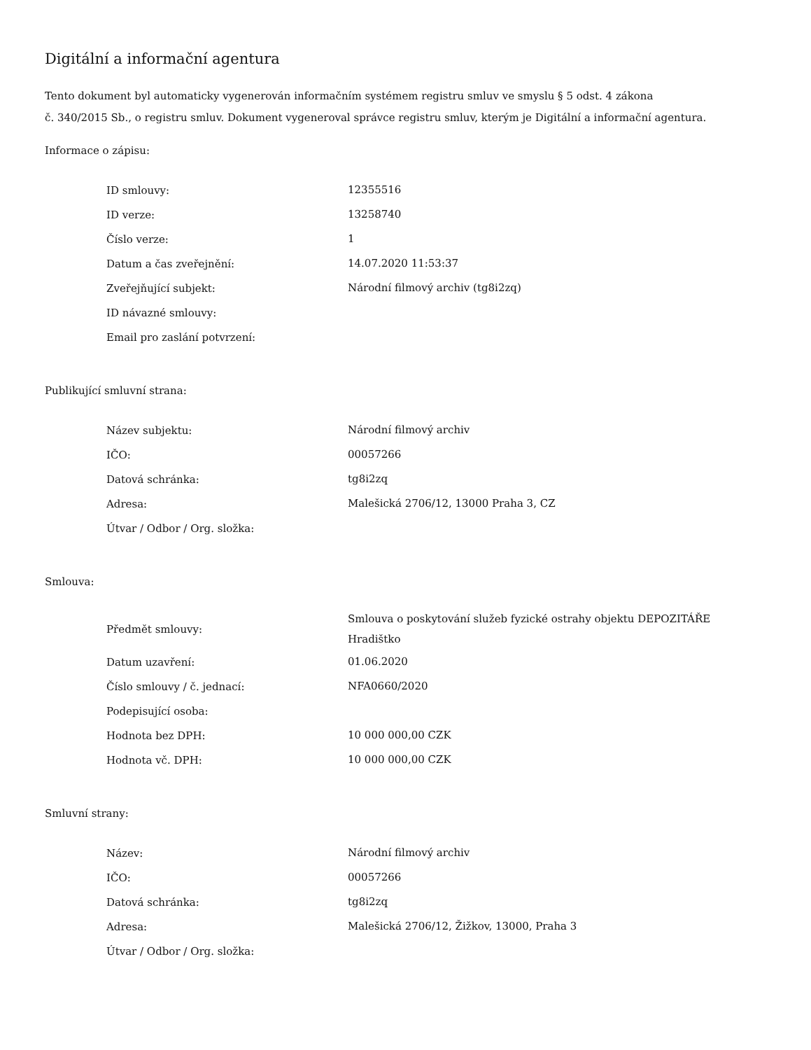Digitální a informační agentura
Tento dokument byl automaticky vygenerován informačním systémem registru smluv ve smyslu § 5 odst. 4 zákona
č. 340/2015 Sb., o registru smluv. Dokument vygeneroval správce registru smluv, kterým je Digitální a informační agentura.
Informace o zápisu:
| ID smlouvy: | 12355516 |
| ID verze: | 13258740 |
| Číslo verze: | 1 |
| Datum a čas zveřejnění: | 14.07.2020 11:53:37 |
| Zveřejňující subjekt: | Národní filmový archiv (tg8i2zq) |
| ID návazné smlouvy: | |
| Email pro zaslání potvrzení: | |
Publikující smluvní strana:
| Název subjektu: | Národní filmový archiv |
| IČO: | 00057266 |
| Datová schránka: | tg8i2zq |
| Adresa: | Malešická 2706/12, 13000 Praha 3, CZ |
| Útvar / Odbor / Org. složka: | |
Smlouva:
| Předmět smlouvy: | Smlouva o poskytování služeb fyzické ostrahy objektu DEPOZITÁŘE Hradištko |
| Datum uzavření: | 01.06.2020 |
| Číslo smlouvy / č. jednací: | NFA0660/2020 |
| Podepisující osoba: | |
| Hodnota bez DPH: | 10 000 000,00 CZK |
| Hodnota vč. DPH: | 10 000 000,00 CZK |
Smluvní strany:
| Název: | Národní filmový archiv |
| IČO: | 00057266 |
| Datová schránka: | tg8i2zq |
| Adresa: | Malešická 2706/12, Žižkov, 13000, Praha 3 |
| Útvar / Odbor / Org. složka: | |